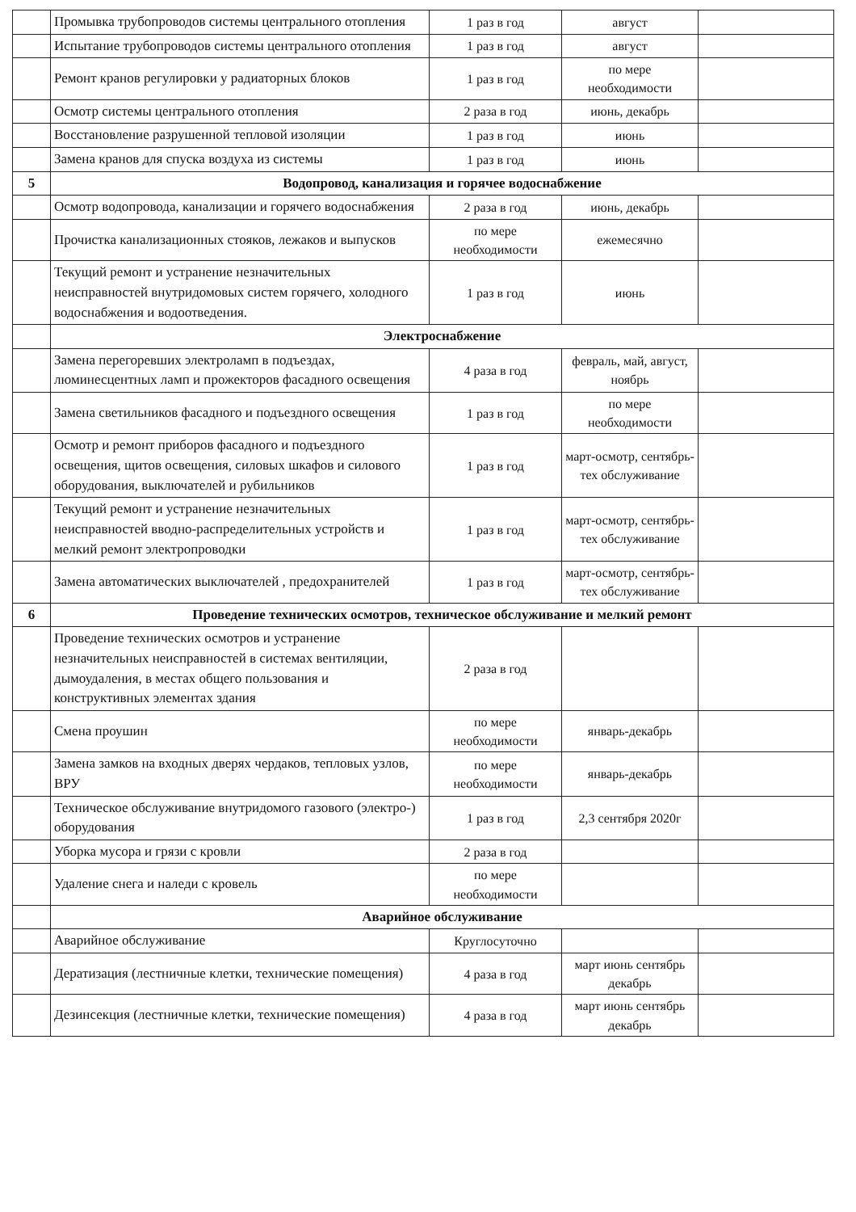| | Промывка трубопроводов системы центрального отопления | 1 раз в год | август | |
| | Испытание трубопроводов системы центрального отопления | 1 раз в год | август | |
| | Ремонт кранов регулировки у радиаторных блоков | 1 раз в год | по мере необходимости | |
| | Осмотр системы центрального отопления | 2 раза в год | июнь, декабрь | |
| | Восстановление разрушенной тепловой изоляции | 1 раз в год | июнь | |
| | Замена кранов для спуска воздуха из системы | 1 раз в год | июнь | |
| 5 | Водопровод, канализация и горячее водоснабжение | | | |
| | Осмотр водопровода, канализации и горячего водоснабжения | 2 раза в год | июнь, декабрь | |
| | Прочистка канализационных стояков, лежаков и выпусков | по мере необходимости | ежемесячно | |
| | Текущий ремонт и устранение незначительных неисправностей внутридомовых систем горячего, холодного водоснабжения и водоотведения. | 1 раз в год | июнь | |
| | Электроснабжение | | | |
| | Замена перегоревших электроламп в подъездах, люминесцентных ламп и прожекторов фасадного освещения | 4 раза в год | февраль, май, август, ноябрь | |
| | Замена светильников фасадного и подъездного освещения | 1 раз в год | по мере необходимости | |
| | Осмотр и ремонт приборов фасадного и подъездного освещения, щитов освещения, силовых шкафов и силового оборудования, выключателей и рубильников | 1 раз в год | март-осмотр, сентябрь-тех обслуживание | |
| | Текущий ремонт и устранение незначительных неисправностей вводно-распределительных устройств и мелкий ремонт электропроводки | 1 раз в год | март-осмотр, сентябрь-тех обслуживание | |
| | Замена автоматических выключателей , предохранителей | 1 раз в год | март-осмотр, сентябрь-тех обслуживание | |
| 6 | Проведение технических осмотров, техническое обслуживание и мелкий ремонт | | | |
| | Проведение технических осмотров и устранение незначительных неисправностей в системах вентиляции, дымоудаления, в местах общего пользования и конструктивных элементах здания | 2 раза в год | | |
| | Смена проушин | по мере необходимости | январь-декабрь | |
| | Замена замков на входных дверях чердаков, тепловых узлов, ВРУ | по мере необходимости | январь-декабрь | |
| | Техническое обслуживание внутридомого газового (электро-) оборудования | 1 раз в год | 2,3 сентября 2020г | |
| | Уборка мусора и грязи с кровли | 2 раза в год | | |
| | Удаление снега и наледи с кровель | по мере необходимости | | |
| | Аварийное обслуживание | | | |
| | Аварийное обслуживание | Круглосуточно | | |
| | Дератизация (лестничные клетки, технические помещения) | 4 раза в год | март июнь сентябрь декабрь | |
| | Дезинсекция (лестничные клетки, технические помещения) | 4 раза в год | март июнь сентябрь декабрь | |